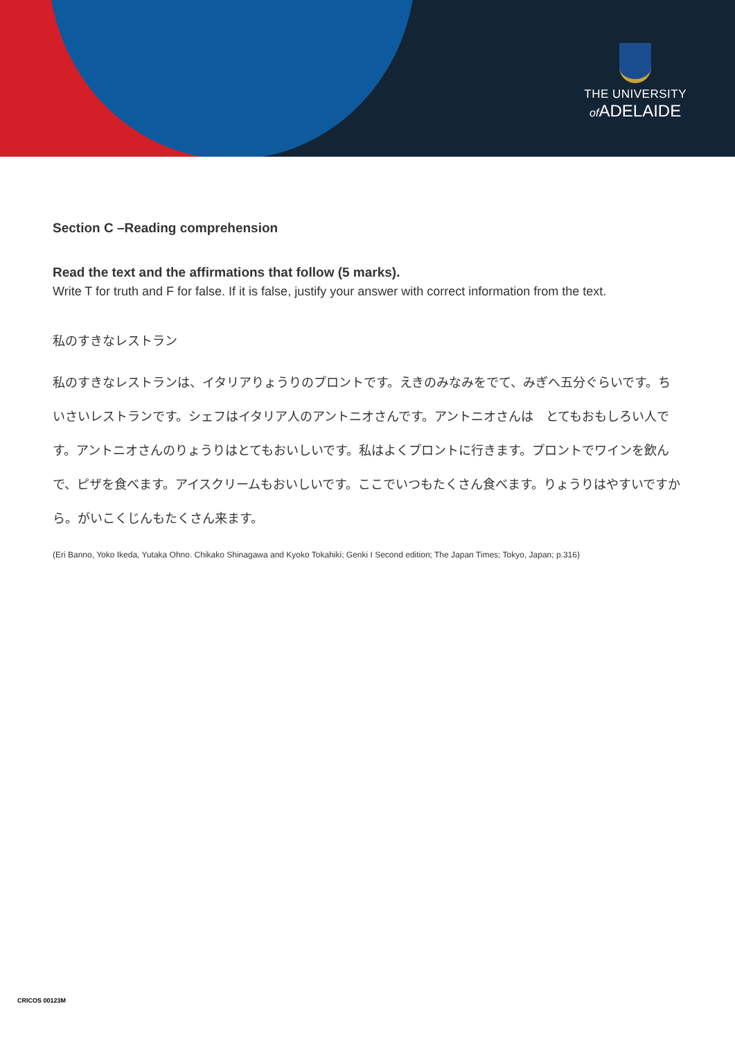THE UNIVERSITY
of ADELAIDE
Section C –Reading comprehension
Read the text and the affirmations that follow (5 marks).
Write T for truth and F for false. If it is false, justify your answer with correct information from the text.
私のすきなレストラン
私のすきなレストランは、イタリアりょうりのプロントです。えきのみなみをでて、みぎへ五分ぐらいです。ちいさいレストランです。シェフはイタリア人のアントニオさんです。アントニオさんは　とてもおもしろい人です。アントニオさんのりょうりはとてもおいしいです。私はよくプロントに行きます。プロントでワインを飲んで、ピザを食べます。アイスクリームもおいしいです。ここでいつもたくさん食べます。りょうりはやすいですから。がいこくじんもたくさん来ます。
(Eri Banno, Yoko Ikeda, Yutaka Ohno. Chikako Shinagawa and Kyoko Tokahiki; Genki I Second edition; The Japan Times; Tokyo, Japan; p.316)
CRICOS 00123M